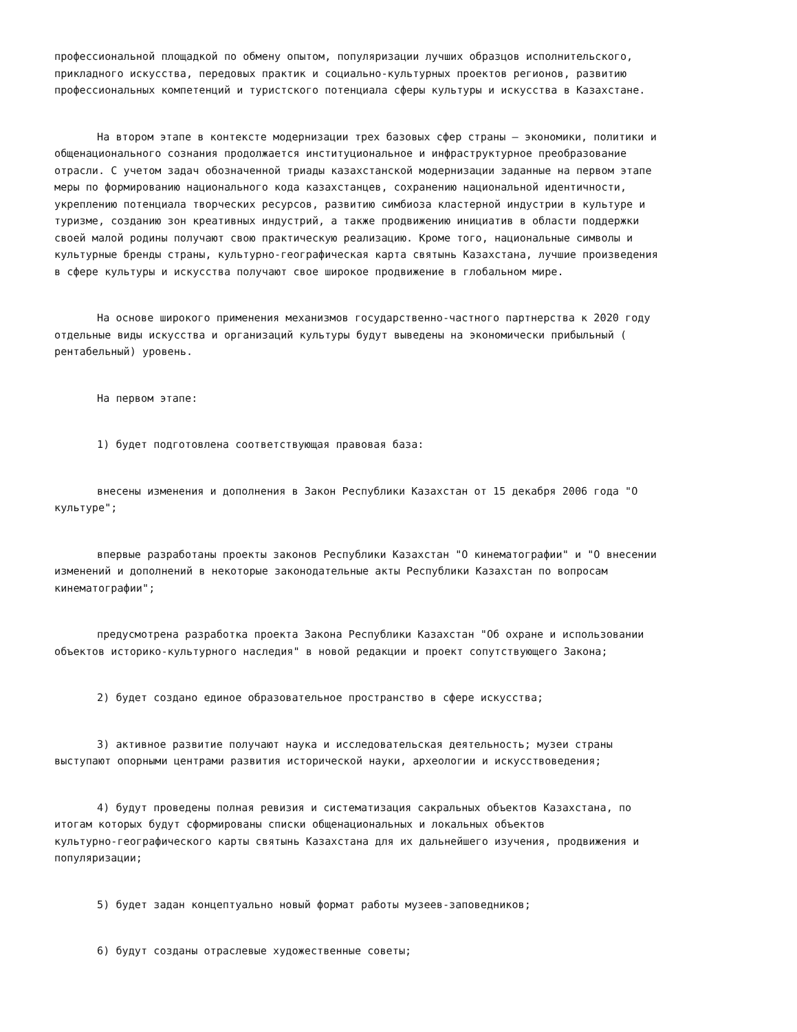профессиональной площадкой по обмену опытом, популяризации лучших образцов исполнительского, прикладного искусства, передовых практик и социально-культурных проектов регионов, развитию профессиональных компетенций и туристского потенциала сферы культуры и искусства в Казахстане.
На втором этапе в контексте модернизации трех базовых сфер страны – экономики, политики и общенационального сознания продолжается институциональное и инфраструктурное преобразование отрасли. С учетом задач обозначенной триады казахстанской модернизации заданные на первом этапе меры по формированию национального кода казахстанцев, сохранению национальной идентичности, укреплению потенциала творческих ресурсов, развитию симбиоза кластерной индустрии в культуре и туризме, созданию зон креативных индустрий, а также продвижению инициатив в области поддержки своей малой родины получают свою практическую реализацию. Кроме того, национальные символы и культурные бренды страны, культурно-географическая карта святынь Казахстана, лучшие произведения в сфере культуры и искусства получают свое широкое продвижение в глобальном мире.
На основе широкого применения механизмов государственно-частного партнерства к 2020 году отдельные виды искусства и организаций культуры будут выведены на экономически прибыльный ( рентабельный) уровень.
На первом этапе:
1) будет подготовлена соответствующая правовая база:
внесены изменения и дополнения в Закон Республики Казахстан от 15 декабря 2006 года "О культуре";
впервые разработаны проекты законов Республики Казахстан "О кинематографии" и "О внесении изменений и дополнений в некоторые законодательные акты Республики Казахстан по вопросам кинематографии";
предусмотрена разработка проекта Закона Республики Казахстан "Об охране и использовании объектов историко-культурного наследия" в новой редакции и проект сопутствующего Закона;
2) будет создано единое образовательное пространство в сфере искусства;
3) активное развитие получают наука и исследовательская деятельность; музеи страны выступают опорными центрами развития исторической науки, археологии и искусствоведения;
4) будут проведены полная ревизия и систематизация сакральных объектов Казахстана, по итогам которых будут сформированы списки общенациональных и локальных объектов культурно-географического карты святынь Казахстана для их дальнейшего изучения, продвижения и популяризации;
5) будет задан концептуально новый формат работы музеев-заповедников;
6) будут созданы отраслевые художественные советы;